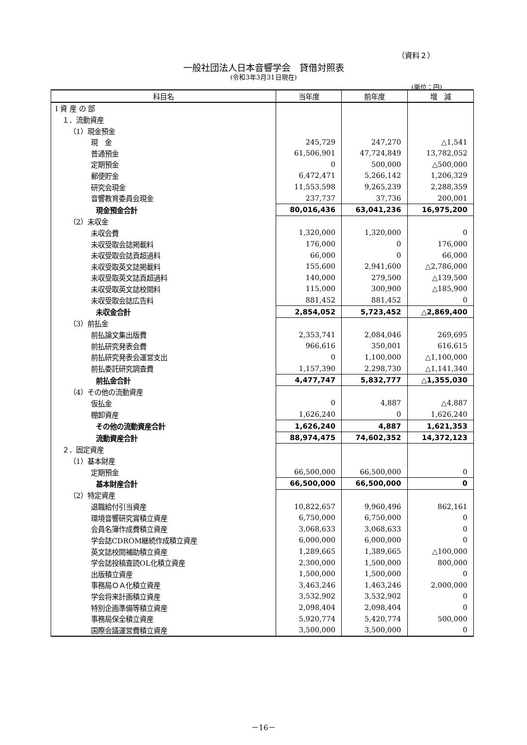（資料２）
一般社団法人日本音響学会　貸借対照表
(令和3年3月31日現在)
(単位：円)
| 科目名 | 当年度 | 前年度 | 増 減 |
| --- | --- | --- | --- |
| Ⅰ 資 産 の 部 | | | |
| １．流動資産 | | | |
| （1）現金預金 | | | |
| 現 金 | 245,729 | 247,270 | △1,541 |
| 普通預金 | 61,506,901 | 47,724,849 | 13,782,052 |
| 定期預金 | 0 | 500,000 | △500,000 |
| 郵便貯金 | 6,472,471 | 5,266,142 | 1,206,329 |
| 研究会現金 | 11,553,598 | 9,265,239 | 2,288,359 |
| 音響教育委員会現金 | 237,737 | 37,736 | 200,001 |
| 現金預金合計 | 80,016,436 | 63,041,236 | 16,975,200 |
| （2）未収金 | | | |
| 未収会費 | 1,320,000 | 1,320,000 | 0 |
| 未収受取会誌掲載料 | 176,000 | 0 | 176,000 |
| 未収受取会誌頁超過料 | 66,000 | 0 | 66,000 |
| 未収受取英文誌掲載料 | 155,600 | 2,941,600 | △2,786,000 |
| 未収受取英文誌頁超過料 | 140,000 | 279,500 | △139,500 |
| 未収受取英文誌校閲料 | 115,000 | 300,900 | △185,900 |
| 未収受取会誌広告料 | 881,452 | 881,452 | 0 |
| 未収金合計 | 2,854,052 | 5,723,452 | △2,869,400 |
| （3）前払金 | | | |
| 前払論文集出版費 | 2,353,741 | 2,084,046 | 269,695 |
| 前払研究発表会費 | 966,616 | 350,001 | 616,615 |
| 前払研究発表会運営支出 | 0 | 1,100,000 | △1,100,000 |
| 前払委託研究調査費 | 1,157,390 | 2,298,730 | △1,141,340 |
| 前払金合計 | 4,477,747 | 5,832,777 | △1,355,030 |
| （4）その他の流動資産 | | | |
| 仮払金 | 0 | 4,887 | △4,887 |
| 棚卸資産 | 1,626,240 | 0 | 1,626,240 |
| その他の流動資産合計 | 1,626,240 | 4,887 | 1,621,353 |
| 流動資産合計 | 88,974,475 | 74,602,352 | 14,372,123 |
| ２．固定資産 | | | |
| （1）基本財産 | | | |
| 定期預金 | 66,500,000 | 66,500,000 | 0 |
| 基本財産合計 | 66,500,000 | 66,500,000 | 0 |
| （2）特定資産 | | | |
| 退職給付引当資産 | 10,822,657 | 9,960,496 | 862,161 |
| 環境音響研究賞積立資産 | 6,750,000 | 6,750,000 | 0 |
| 会員名簿作成費積立資産 | 3,068,633 | 3,068,633 | 0 |
| 学会誌CDROM継続作成積立資産 | 6,000,000 | 6,000,000 | 0 |
| 英文誌校閲補助積立資産 | 1,289,665 | 1,389,665 | △100,000 |
| 学会誌投稿査読OL化積立資産 | 2,300,000 | 1,500,000 | 800,000 |
| 出版積立資産 | 1,500,000 | 1,500,000 | 0 |
| 事務局ＯＡ化積立資産 | 3,463,246 | 1,463,246 | 2,000,000 |
| 学会将来計画積立資産 | 3,532,902 | 3,532,902 | 0 |
| 特別企画準備等積立資産 | 2,098,404 | 2,098,404 | 0 |
| 事務局保全積立資産 | 5,920,774 | 5,420,774 | 500,000 |
| 国際会議運営費積立資産 | 3,500,000 | 3,500,000 | 0 |
－16－